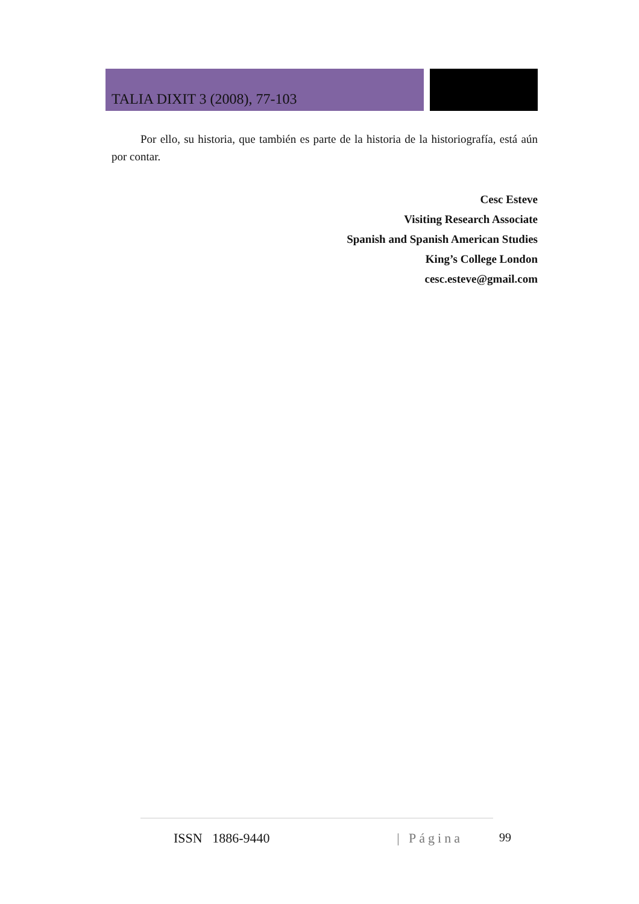TALIA DIXIT 3 (2008), 77-103
Por ello, su historia, que también es parte de la historia de la historiografía, está aún por contar.
Cesc Esteve
Visiting Research Associate
Spanish and Spanish American Studies
King’s College London
cesc.esteve@gmail.com
ISSN 1886-9440 | Página 99